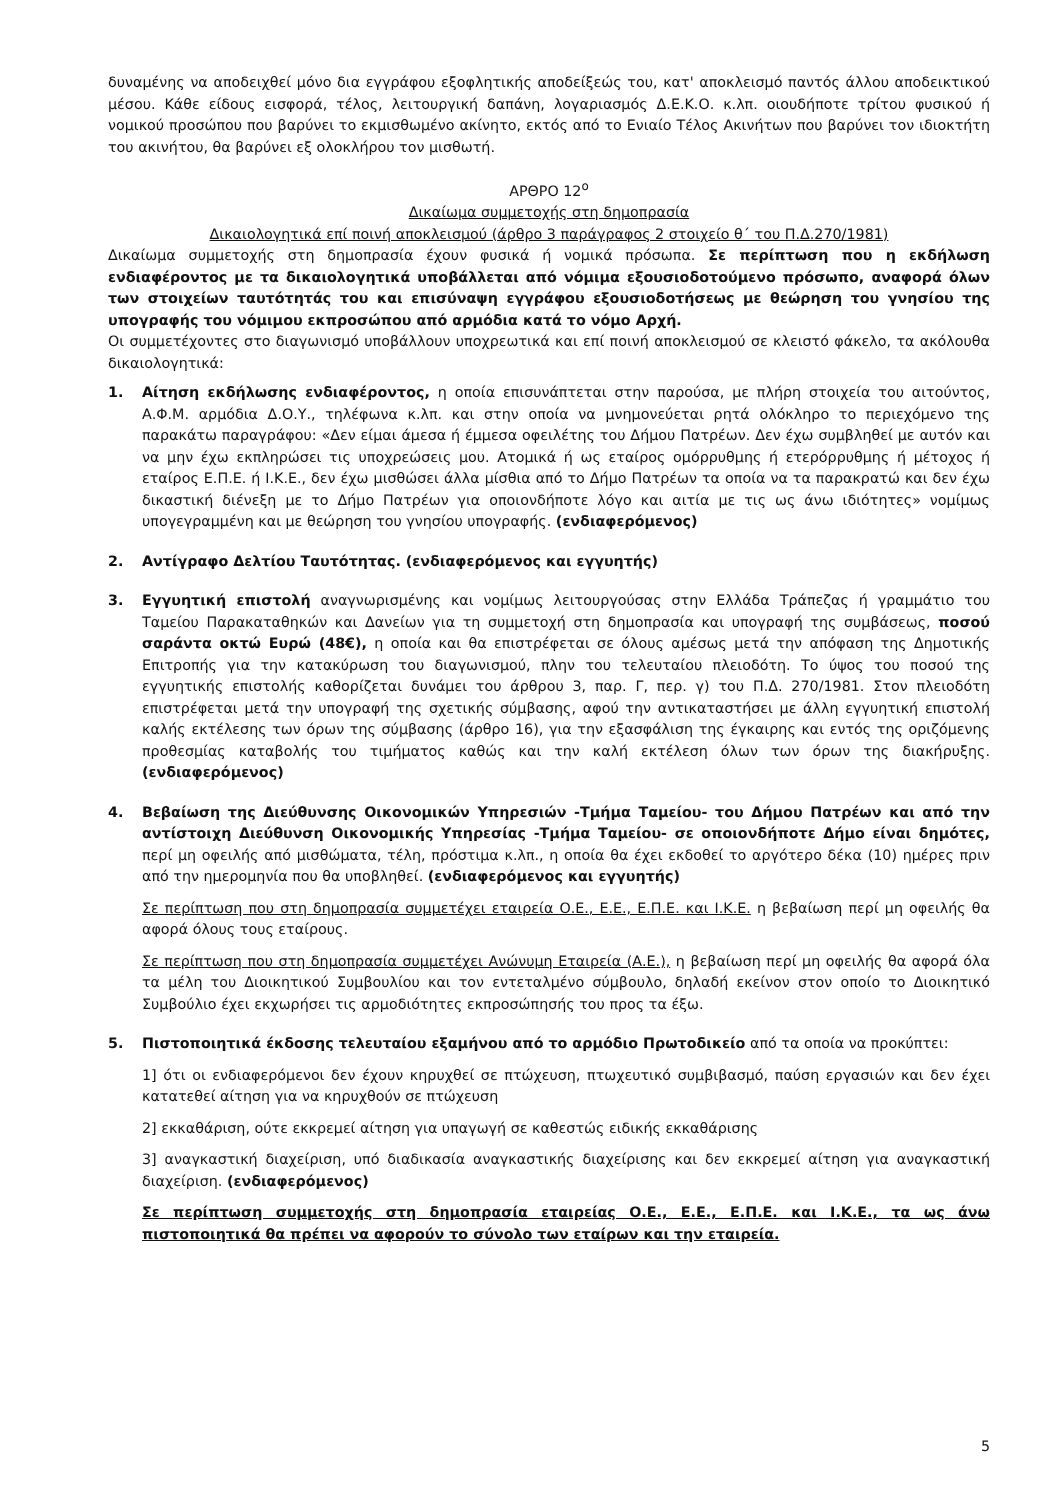δυναμένης να αποδειχθεί μόνο δια εγγράφου εξοφλητικής αποδείξεώς του, κατ' αποκλεισμό παντός άλλου αποδεικτικού μέσου. Κάθε είδους εισφορά, τέλος, λειτουργική δαπάνη, λογαριασμός Δ.Ε.Κ.Ο. κ.λπ. οιουδήποτε τρίτου φυσικού ή νομικού προσώπου που βαρύνει το εκμισθωμένο ακίνητο, εκτός από το Ενιαίο Τέλος Ακινήτων που βαρύνει τον ιδιοκτήτη του ακινήτου, θα βαρύνει εξ ολοκλήρου τον μισθωτή.
ΑΡΘΡΟ 12<sup>ο</sup>
Δικαίωμα συμμετοχής στη δημοπρασία
Δικαιολογητικά επί ποινή αποκλεισμού (άρθρο 3 παράγραφος 2 στοιχείο θ΄ του Π.Δ.270/1981)
Δικαίωμα συμμετοχής στη δημοπρασία έχουν φυσικά ή νομικά πρόσωπα. Σε περίπτωση που η εκδήλωση ενδιαφέροντος με τα δικαιολογητικά υποβάλλεται από νόμιμα εξουσιοδοτούμενο πρόσωπο, αναφορά όλων των στοιχείων ταυτότητάς του και επισύναψη εγγράφου εξουσιοδοτήσεως με θεώρηση του γνησίου της υπογραφής του νόμιμου εκπροσώπου από αρμόδια κατά το νόμο Αρχή.
Οι συμμετέχοντες στο διαγωνισμό υποβάλλουν υποχρεωτικά και επί ποινή αποκλεισμού σε κλειστό φάκελο, τα ακόλουθα δικαιολογητικά:
1. Αίτηση εκδήλωσης ενδιαφέροντος, η οποία επισυνάπτεται στην παρούσα, με πλήρη στοιχεία του αιτούντος, Α.Φ.Μ. αρμόδια Δ.Ο.Υ., τηλέφωνα κ.λπ. και στην οποία να μνημονεύεται ρητά ολόκληρο το περιεχόμενο της παρακάτω παραγράφου: «Δεν είμαι άμεσα ή έμμεσα οφειλέτης του Δήμου Πατρέων. Δεν έχω συμβληθεί με αυτόν και να μην έχω εκπληρώσει τις υποχρεώσεις μου. Ατομικά ή ως εταίρος ομόρρυθμης ή ετερόρρυθμης ή μέτοχος ή εταίρος Ε.Π.Ε. ή Ι.Κ.Ε., δεν έχω μισθώσει άλλα μίσθια από το Δήμο Πατρέων τα οποία να τα παρακρατώ και δεν έχω δικαστική διένεξη με το Δήμο Πατρέων για οποιονδήποτε λόγο και αιτία με τις ως άνω ιδιότητες» νομίμως υπογεγραμμένη και με θεώρηση του γνησίου υπογραφής. (ενδιαφερόμενος)
2. Αντίγραφο Δελτίου Ταυτότητας. (ενδιαφερόμενος και εγγυητής)
3. Εγγυητική επιστολή αναγνωρισμένης και νομίμως λειτουργούσας στην Ελλάδα Τράπεζας ή γραμμάτιο του Ταμείου Παρακαταθηκών και Δανείων για τη συμμετοχή στη δημοπρασία και υπογραφή της συμβάσεως, ποσού σαράντα οκτώ Ευρώ (48€), η οποία και θα επιστρέφεται σε όλους αμέσως μετά την απόφαση της Δημοτικής Επιτροπής για την κατακύρωση του διαγωνισμού, πλην του τελευταίου πλειοδότη. Το ύψος του ποσού της εγγυητικής επιστολής καθορίζεται δυνάμει του άρθρου 3, παρ. Γ, περ. γ) του Π.Δ. 270/1981. Στον πλειοδότη επιστρέφεται μετά την υπογραφή της σχετικής σύμβασης, αφού την αντικαταστήσει με άλλη εγγυητική επιστολή καλής εκτέλεσης των όρων της σύμβασης (άρθρο 16), για την εξασφάλιση της έγκαιρης και εντός της οριζόμενης προθεσμίας καταβολής του τιμήματος καθώς και την καλή εκτέλεση όλων των όρων της διακήρυξης. (ενδιαφερόμενος)
4. Βεβαίωση της Διεύθυνσης Οικονομικών Υπηρεσιών -Τμήμα Ταμείου- του Δήμου Πατρέων και από την αντίστοιχη Διεύθυνση Οικονομικής Υπηρεσίας -Τμήμα Ταμείου- σε οποιονδήποτε Δήμο είναι δημότες, περί μη οφειλής από μισθώματα, τέλη, πρόστιμα κ.λπ., η οποία θα έχει εκδοθεί το αργότερο δέκα (10) ημέρες πριν από την ημερομηνία που θα υποβληθεί. (ενδιαφερόμενος και εγγυητής)
Σε περίπτωση που στη δημοπρασία συμμετέχει εταιρεία Ο.Ε., Ε.Ε., Ε.Π.Ε. και Ι.Κ.Ε. η βεβαίωση περί μη οφειλής θα αφορά όλους τους εταίρους.
Σε περίπτωση που στη δημοπρασία συμμετέχει Ανώνυμη Εταιρεία (Α.Ε.), η βεβαίωση περί μη οφειλής θα αφορά όλα τα μέλη του Διοικητικού Συμβουλίου και τον εντεταλμένο σύμβουλο, δηλαδή εκείνον στον οποίο το Διοικητικό Συμβούλιο έχει εκχωρήσει τις αρμοδιότητες εκπροσώπησής του προς τα έξω.
5. Πιστοποιητικά έκδοσης τελευταίου εξαμήνου από το αρμόδιο Πρωτοδικείο από τα οποία να προκύπτει:
1] ότι οι ενδιαφερόμενοι δεν έχουν κηρυχθεί σε πτώχευση, πτωχευτικό συμβιβασμό, παύση εργασιών και δεν έχει κατατεθεί αίτηση για να κηρυχθούν σε πτώχευση
2] εκκαθάριση, ούτε εκκρεμεί αίτηση για υπαγωγή σε καθεστώς ειδικής εκκαθάρισης
3] αναγκαστική διαχείριση, υπό διαδικασία αναγκαστικής διαχείρισης και δεν εκκρεμεί αίτηση για αναγκαστική διαχείριση. (ενδιαφερόμενος)
Σε περίπτωση συμμετοχής στη δημοπρασία εταιρείας Ο.Ε., Ε.Ε., Ε.Π.Ε. και Ι.Κ.Ε., τα ως άνω πιστοποιητικά θα πρέπει να αφορούν το σύνολο των εταίρων και την εταιρεία.
5